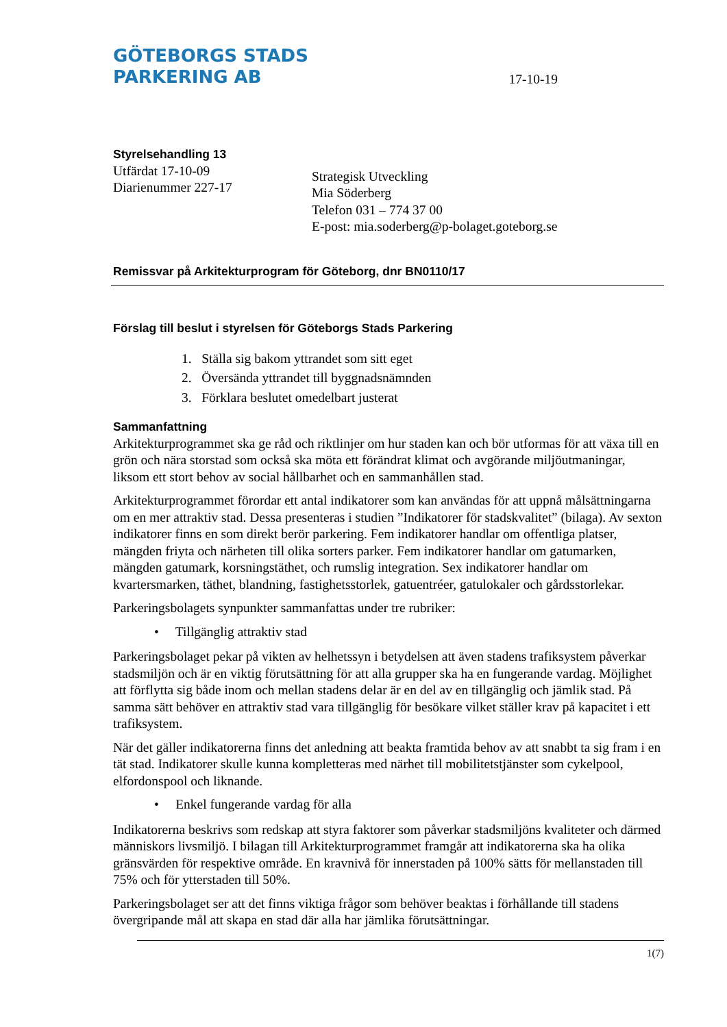GÖTEBORGS STADS
PARKERING AB
17-10-19
Styrelsehandling 13
Utfärdat 17-10-09
Diarienummer 227-17
Strategisk Utveckling
Mia Söderberg
Telefon 031 – 774 37 00
E-post: mia.soderberg@p-bolaget.goteborg.se
Remissvar på Arkitekturprogram för Göteborg, dnr BN0110/17
Förslag till beslut i styrelsen för Göteborgs Stads Parkering
1. Ställa sig bakom yttrandet som sitt eget
2. Översända yttrandet till byggnadsnämnden
3. Förklara beslutet omedelbart justerat
Sammanfattning
Arkitekturprogrammet ska ge råd och riktlinjer om hur staden kan och bör utformas för att växa till en grön och nära storstad som också ska möta ett förändrat klimat och avgörande miljöutmaningar, liksom ett stort behov av social hållbarhet och en sammanhållen stad.
Arkitekturprogrammet förordar ett antal indikatorer som kan användas för att uppnå målsättningarna om en mer attraktiv stad. Dessa presenteras i studien ”Indikatorer för stadskvalitet” (bilaga). Av sexton indikatorer finns en som direkt berör parkering. Fem indikatorer handlar om offentliga platser, mängden friyta och närheten till olika sorters parker. Fem indikatorer handlar om gatumarken, mängden gatumark, korsningstäthet, och rumslig integration. Sex indikatorer handlar om kvartersmarken, täthet, blandning, fastighetsstorlek, gatuentréer, gatulokaler och gårdsstorlekar.
Parkeringsbolagets synpunkter sammanfattas under tre rubriker:
• Tillgänglig attraktiv stad
Parkeringsbolaget pekar på vikten av helhetssyn i betydelsen att även stadens trafiksystem påverkar stadsmiljön och är en viktig förutsättning för att alla grupper ska ha en fungerande vardag. Möjlighet att förflytta sig både inom och mellan stadens delar är en del av en tillgänglig och jämlik stad. På samma sätt behöver en attraktiv stad vara tillgänglig för besökare vilket ställer krav på kapacitet i ett trafiksystem.
När det gäller indikatorerna finns det anledning att beakta framtida behov av att snabbt ta sig fram i en tät stad. Indikatorer skulle kunna kompletteras med närhet till mobilitetstjänster som cykelpool, elfordonspool och liknande.
• Enkel fungerande vardag för alla
Indikatorerna beskrivs som redskap att styra faktorer som påverkar stadsmiljöns kvaliteter och därmed människors livsmiljö. I bilagan till Arkitekturprogrammet framgår att indikatorerna ska ha olika gränsvärden för respektive område. En kravnivå för innerstaden på 100% sätts för mellanstaden till 75% och för ytterstaden till 50%.
Parkeringsbolaget ser att det finns viktiga frågor som behöver beaktas i förhållande till stadens övergripande mål att skapa en stad där alla har jämlika förutsättningar.
1(7)